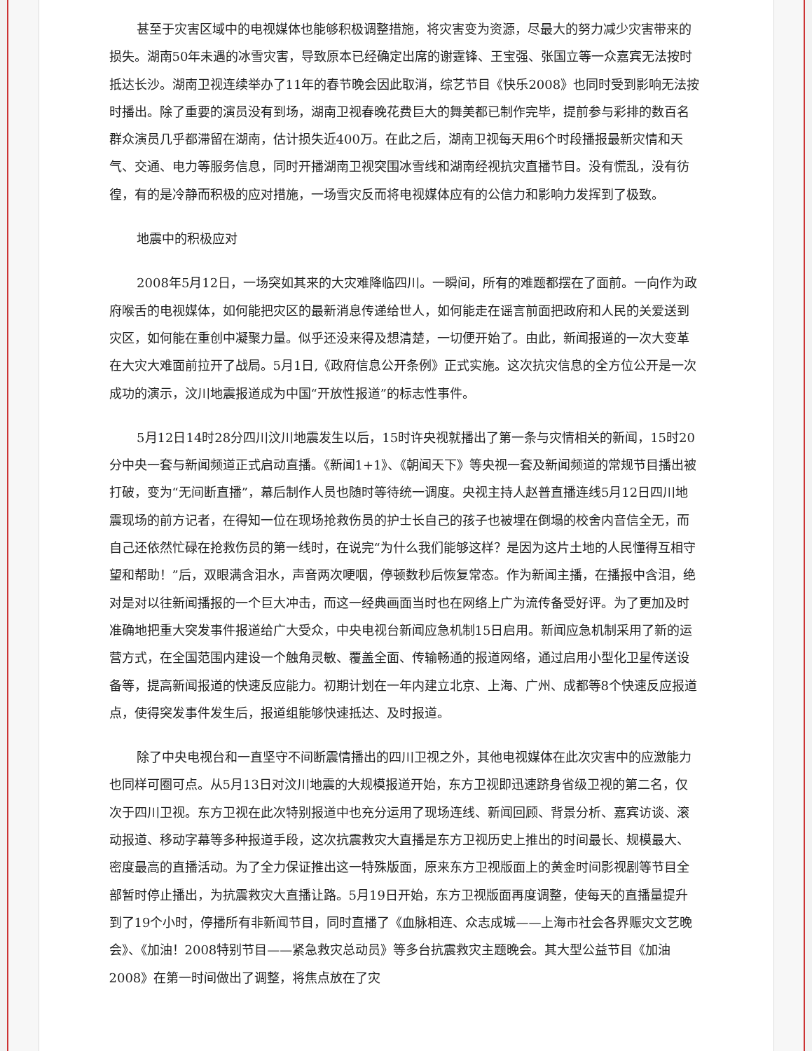甚至于灾害区域中的电视媒体也能够积极调整措施，将灾害变为资源，尽最大的努力减少灾害带来的损失。湖南50年未遇的冰雪灾害，导致原本已经确定出席的谢霆锋、王宝强、张国立等一众嘉宾无法按时抵达长沙。湖南卫视连续举办了11年的春节晚会因此取消，综艺节目《快乐2008》也同时受到影响无法按时播出。除了重要的演员没有到场，湖南卫视春晚花费巨大的舞美都已制作完毕，提前参与彩排的数百名群众演员几乎都滞留在湖南，估计损失近400万。在此之后，湖南卫视每天用6个时段播报最新灾情和天气、交通、电力等服务信息，同时开播湖南卫视突围冰雪线和湖南经视抗灾直播节目。没有慌乱，没有彷徨，有的是冷静而积极的应对措施，一场雪灾反而将电视媒体应有的公信力和影响力发挥到了极致。
地震中的积极应对
2008年5月12日，一场突如其来的大灾难降临四川。一瞬间，所有的难题都摆在了面前。一向作为政府喉舌的电视媒体，如何能把灾区的最新消息传递给世人，如何能走在谣言前面把政府和人民的关爱送到灾区，如何能在重创中凝聚力量。似乎还没来得及想清楚，一切便开始了。由此，新闻报道的一次大变革在大灾大难面前拉开了战局。5月1日,《政府信息公开条例》正式实施。这次抗灾信息的全方位公开是一次成功的演示，汶川地震报道成为中国“开放性报道”的标志性事件。
5月12日14时28分四川汶川地震发生以后，15时许央视就播出了第一条与灾情相关的新闻，15时20分中央一套与新闻频道正式启动直播。《新闻1+1》、《朝闻天下》等央视一套及新闻频道的常规节目播出被打破，变为“无间断直播”，幕后制作人员也随时等待统一调度。央视主持人赵普直播连线5月12日四川地震现场的前方记者，在得知一位在现场抢救伤员的护士长自己的孩子也被埋在倒塌的校舍内音信全无，而自己还依然忙碌在抢救伤员的第一线时，在说完“为什么我们能够这样？是因为这片土地的人民懂得互相守望和帮助！”后，双眼满含泪水，声音两次哽咽，停顿数秒后恢复常态。作为新闻主播，在播报中含泪，绝对是对以往新闻播报的一个巨大冲击，而这一经典画面当时也在网络上广为流传备受好评。为了更加及时准确地把重大突发事件报道给广大受众，中央电视台新闻应急机制15日启用。新闻应急机制采用了新的运营方式，在全国范围内建设一个触角灵敏、覆盖全面、传输畅通的报道网络，通过启用小型化卫星传送设备等，提高新闻报道的快速反应能力。初期计划在一年内建立北京、上海、广州、成都等8个快速反应报道点，使得突发事件发生后，报道组能够快速抵达、及时报道。
除了中央电视台和一直坚守不间断震情播出的四川卫视之外，其他电视媒体在此次灾害中的应激能力也同样可圈可点。从5月13日对汶川地震的大规模报道开始，东方卫视即迅速跻身省级卫视的第二名，仅次于四川卫视。东方卫视在此次特别报道中也充分运用了现场连线、新闻回顾、背景分析、嘉宾访谈、滚动报道、移动字幕等多种报道手段，这次抗震救灾大直播是东方卫视历史上推出的时间最长、规模最大、密度最高的直播活动。为了全力保证推出这一特殊版面，原来东方卫视版面上的黄金时间影视剧等节目全部暂时停止播出，为抗震救灾大直播让路。5月19日开始，东方卫视版面再度调整，使每天的直播量提升到了19个小时，停播所有非新闻节目，同时直播了《血脉相连、众志成城——上海市社会各界赈灾文艺晚会》、《加油！2008特别节目——紧急救灾总动员》等多台抗震救灾主题晚会。其大型公益节目《加油2008》在第一时间做出了调整，将焦点放在了灾